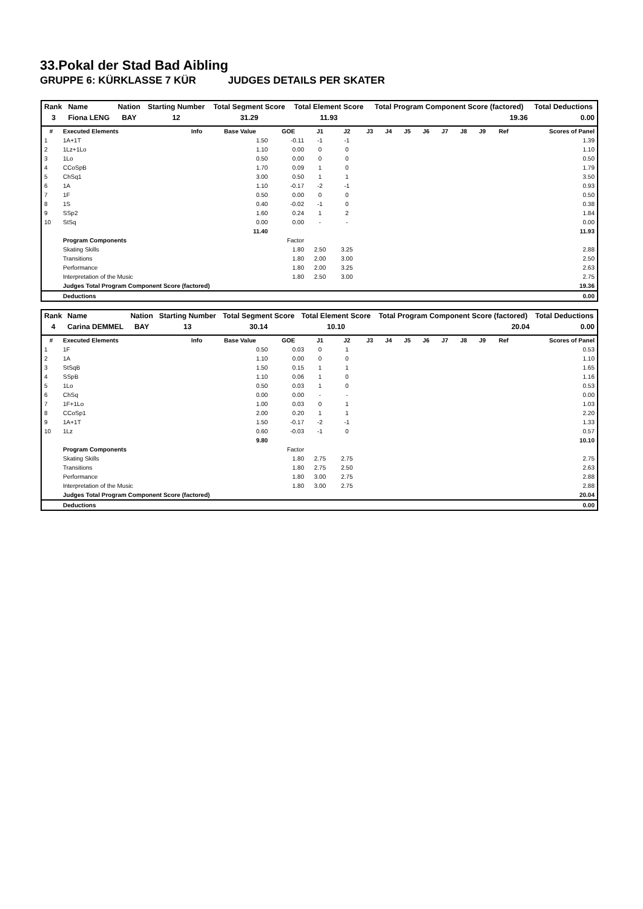33.Pokal der Stad Bad Aibling
GRUPPE 6: KÜRKLASSE 7 KÜR JUDGES DETAILS PER SKATER
| Rank | Name | Nation | Starting Number | Total Segment Score | Total Element Score | Total Program Component Score (factored) | Total Deductions |
| --- | --- | --- | --- | --- | --- | --- | --- |
| 3 | Fiona LENG | BAY | 12 | 31.29 | 11.93 | 19.36 | 0.00 |
| # | Executed Elements | Info | Base Value | GOE | J1 | J2 | J3 | J4 | J5 | J6 | J7 | J8 | J9 | Ref | Scores of Panel |
| --- | --- | --- | --- | --- | --- | --- | --- | --- | --- | --- | --- | --- | --- | --- | --- |
| 1 | 1A+1T | | 1.50 | -0.11 | -1 | -1 | | | | | | | | | 1.39 |
| 2 | 1Lz+1Lo | | 1.10 | 0.00 | 0 | 0 | | | | | | | | | 1.10 |
| 3 | 1Lo | | 0.50 | 0.00 | 0 | 0 | | | | | | | | | 0.50 |
| 4 | CCoSpB | | 1.70 | 0.09 | 1 | 0 | | | | | | | | | 1.79 |
| 5 | ChSq1 | | 3.00 | 0.50 | 1 | 1 | | | | | | | | | 3.50 |
| 6 | 1A | | 1.10 | -0.17 | -2 | -1 | | | | | | | | | 0.93 |
| 7 | 1F | | 0.50 | 0.00 | 0 | 0 | | | | | | | | | 0.50 |
| 8 | 1S | | 0.40 | -0.02 | -1 | 0 | | | | | | | | | 0.38 |
| 9 | SSp2 | | 1.60 | 0.24 | 1 | 2 | | | | | | | | | 1.84 |
| 10 | StSq | | 0.00 | 0.00 | - | - | | | | | | | | | 0.00 |
| | | | 11.40 | | | | | | | | | | | | 11.93 |
| | Program Components | | | Factor | | | | | | | | | | | |
| | Skating Skills | | | 1.80 | 2.50 | 3.25 | | | | | | | | | 2.88 |
| | Transitions | | | 1.80 | 2.00 | 3.00 | | | | | | | | | 2.50 |
| | Performance | | | 1.80 | 2.00 | 3.25 | | | | | | | | | 2.63 |
| | Interpretation of the Music | | | 1.80 | 2.50 | 3.00 | | | | | | | | | 2.75 |
| | Judges Total Program Component Score (factored) | | | | | | | | | | | | | | 19.36 |
| | Deductions | | | | | | | | | | | | | | 0.00 |
| Rank | Name | Nation | Starting Number | Total Segment Score | Total Element Score | Total Program Component Score (factored) | Total Deductions |
| --- | --- | --- | --- | --- | --- | --- | --- |
| 4 | Carina DEMMEL | BAY | 13 | 30.14 | 10.10 | 20.04 | 0.00 |
| # | Executed Elements | Info | Base Value | GOE | J1 | J2 | J3 | J4 | J5 | J6 | J7 | J8 | J9 | Ref | Scores of Panel |
| --- | --- | --- | --- | --- | --- | --- | --- | --- | --- | --- | --- | --- | --- | --- | --- |
| 1 | 1F | | 0.50 | 0.03 | 0 | 1 | | | | | | | | | 0.53 |
| 2 | 1A | | 1.10 | 0.00 | 0 | 0 | | | | | | | | | 1.10 |
| 3 | StSqB | | 1.50 | 0.15 | 1 | 1 | | | | | | | | | 1.65 |
| 4 | SSpB | | 1.10 | 0.06 | 1 | 0 | | | | | | | | | 1.16 |
| 5 | 1Lo | | 0.50 | 0.03 | 1 | 0 | | | | | | | | | 0.53 |
| 6 | ChSq | | 0.00 | 0.00 | - | - | | | | | | | | | 0.00 |
| 7 | 1F+1Lo | | 1.00 | 0.03 | 0 | 1 | | | | | | | | | 1.03 |
| 8 | CCoSp1 | | 2.00 | 0.20 | 1 | 1 | | | | | | | | | 2.20 |
| 9 | 1A+1T | | 1.50 | -0.17 | -2 | -1 | | | | | | | | | 1.33 |
| 10 | 1Lz | | 0.60 | -0.03 | -1 | 0 | | | | | | | | | 0.57 |
| | | | 9.80 | | | | | | | | | | | | 10.10 |
| | Program Components | | | Factor | | | | | | | | | | | |
| | Skating Skills | | | 1.80 | 2.75 | 2.75 | | | | | | | | | 2.75 |
| | Transitions | | | 1.80 | 2.75 | 2.50 | | | | | | | | | 2.63 |
| | Performance | | | 1.80 | 3.00 | 2.75 | | | | | | | | | 2.88 |
| | Interpretation of the Music | | | 1.80 | 3.00 | 2.75 | | | | | | | | | 2.88 |
| | Judges Total Program Component Score (factored) | | | | | | | | | | | | | | 20.04 |
| | Deductions | | | | | | | | | | | | | | 0.00 |